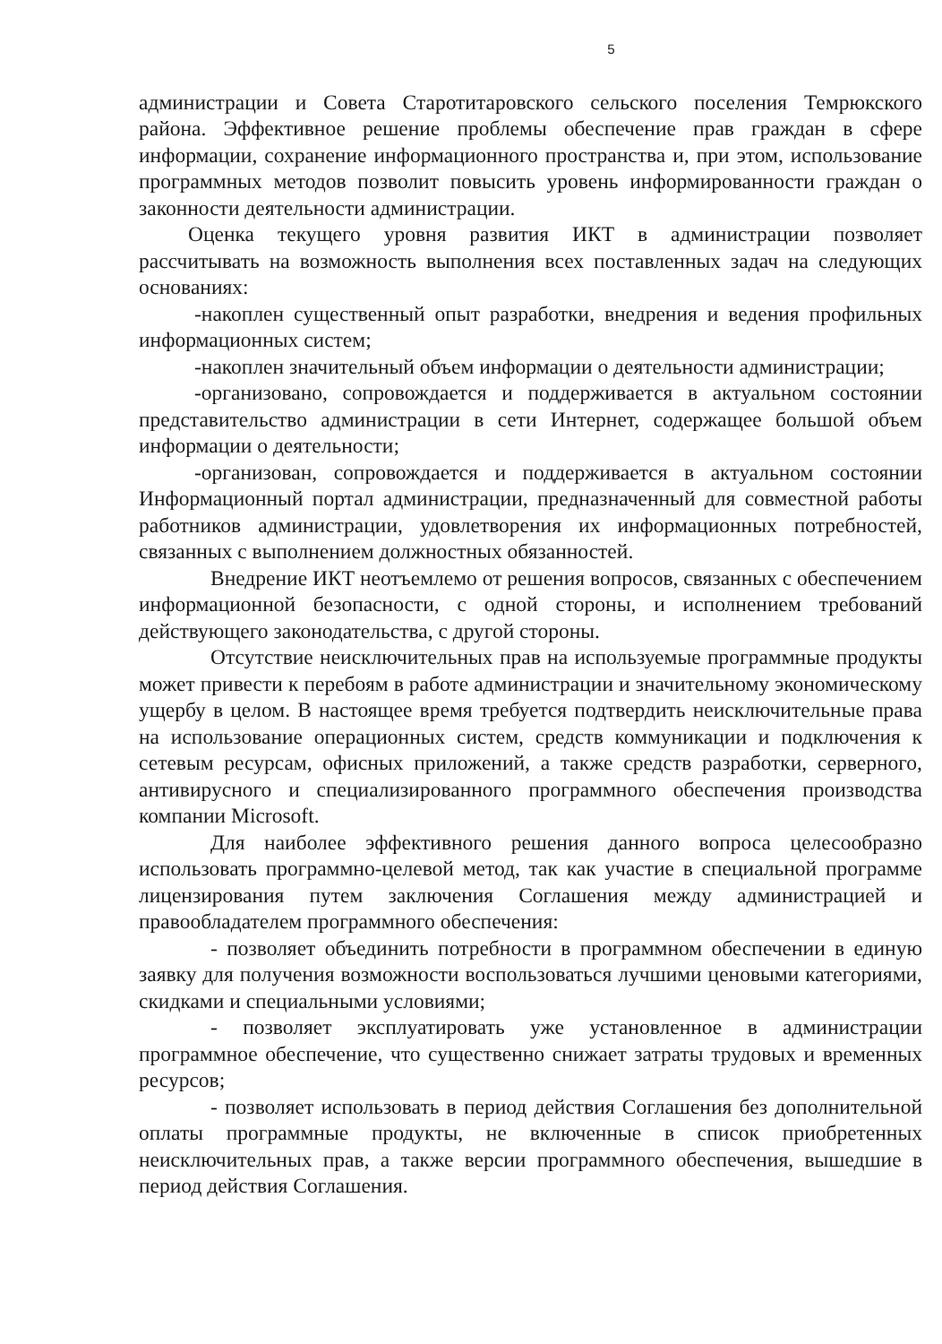5
администрации и Совета Старотитаровского сельского поселения Темрюкского района. Эффективное решение проблемы обеспечение прав граждан в сфере информации, сохранение информационного пространства и, при этом, использование программных методов позволит повысить уровень информированности граждан о законности деятельности администрации.
Оценка текущего уровня развития ИКТ в администрации позволяет рассчитывать на возможность выполнения всех поставленных задач на следующих основаниях:
-накоплен существенный опыт разработки, внедрения и ведения профильных информационных систем;
-накоплен значительный объем информации о деятельности администрации;
-организовано, сопровождается и поддерживается в актуальном состоянии представительство администрации в сети Интернет, содержащее большой объем информации о деятельности;
-организован, сопровождается и поддерживается в актуальном состоянии Информационный портал администрации, предназначенный для совместной работы работников администрации, удовлетворения их информационных потребностей, связанных с выполнением должностных обязанностей.
Внедрение ИКТ неотъемлемо от решения вопросов, связанных с обеспечением информационной безопасности, с одной стороны, и исполнением требований действующего законодательства, с другой стороны.
Отсутствие неисключительных прав на используемые программные продукты может привести к перебоям в работе администрации и значительному экономическому ущербу в целом. В настоящее время требуется подтвердить неисключительные права на использование операционных систем, средств коммуникации и подключения к сетевым ресурсам, офисных приложений, а также средств разработки, серверного, антивирусного и специализированного программного обеспечения производства компании Microsoft.
Для наиболее эффективного решения данного вопроса целесообразно использовать программно-целевой метод, так как участие в специальной программе лицензирования путем заключения Соглашения между администрацией и правообладателем программного обеспечения:
- позволяет объединить потребности в программном обеспечении в единую заявку для получения возможности воспользоваться лучшими ценовыми категориями, скидками и специальными условиями;
- позволяет эксплуатировать уже установленное в администрации программное обеспечение, что существенно снижает затраты трудовых и временных ресурсов;
- позволяет использовать в период действия Соглашения без дополнительной оплаты программные продукты, не включенные в список приобретенных неисключительных прав, а также версии программного обеспечения, вышедшие в период действия Соглашения.